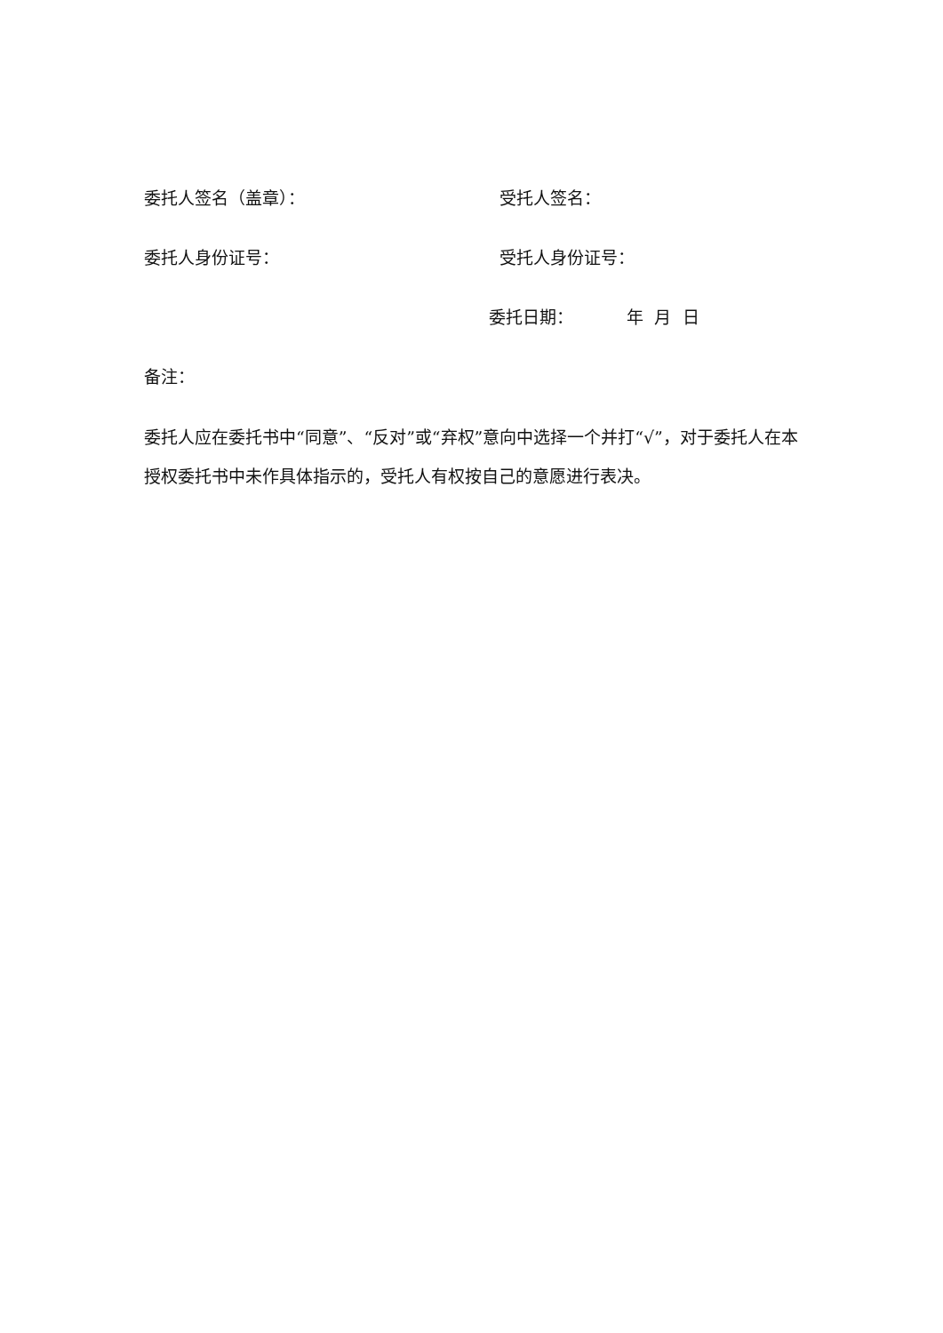委托人签名（盖章）： 受托人签名：
委托人身份证号： 受托人身份证号：
委托日期： 年 月 日
备注：
委托人应在委托书中“同意”、“反对”或“弃权”意向中选择一个并打“√”，对于委托人在本授权委托书中未作具体指示的，受托人有权按自己的意愿进行表决。